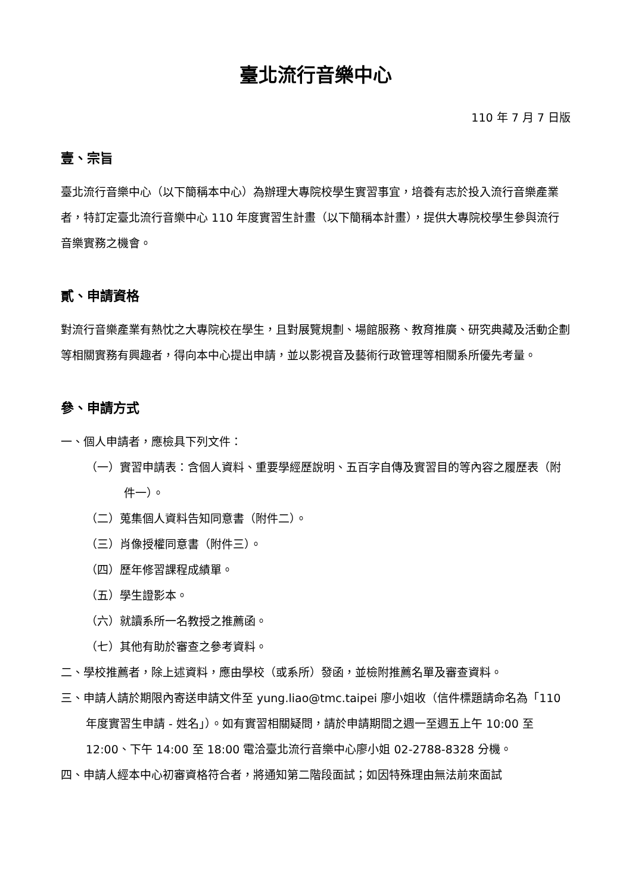臺北流行音樂中心
110 年 7 月 7 日版
壹、宗旨
臺北流行音樂中心（以下簡稱本中心）為辦理大專院校學生實習事宜，培養有志於投入流行音樂產業者，特訂定臺北流行音樂中心 110 年度實習生計畫（以下簡稱本計畫），提供大專院校學生參與流行音樂實務之機會。
貳、申請資格
對流行音樂產業有熱忱之大專院校在學生，且對展覽規劃、場館服務、教育推廣、研究典藏及活動企劃等相關實務有興趣者，得向本中心提出申請，並以影視音及藝術行政管理等相關系所優先考量。
參、申請方式
一、個人申請者，應檢具下列文件：
（一）實習申請表：含個人資料、重要學經歷說明、五百字自傳及實習目的等內容之履歷表（附件一）。
（二）蒐集個人資料告知同意書（附件二）。
（三）肖像授權同意書（附件三）。
（四）歷年修習課程成績單。
（五）學生證影本。
（六）就讀系所一名教授之推薦函。
（七）其他有助於審查之參考資料。
二、學校推薦者，除上述資料，應由學校（或系所）發函，並檢附推薦名單及審查資料。
三、申請人請於期限內寄送申請文件至 yung.liao@tmc.taipei 廖小姐收（信件標題請命名為「110 年度實習生申請 - 姓名」）。如有實習相關疑問，請於申請期間之週一至週五上午 10:00 至 12:00、下午 14:00 至 18:00 電洽臺北流行音樂中心廖小姐 02-2788-8328 分機。
四、申請人經本中心初審資格符合者，將通知第二階段面試；如因特殊理由無法前來面試